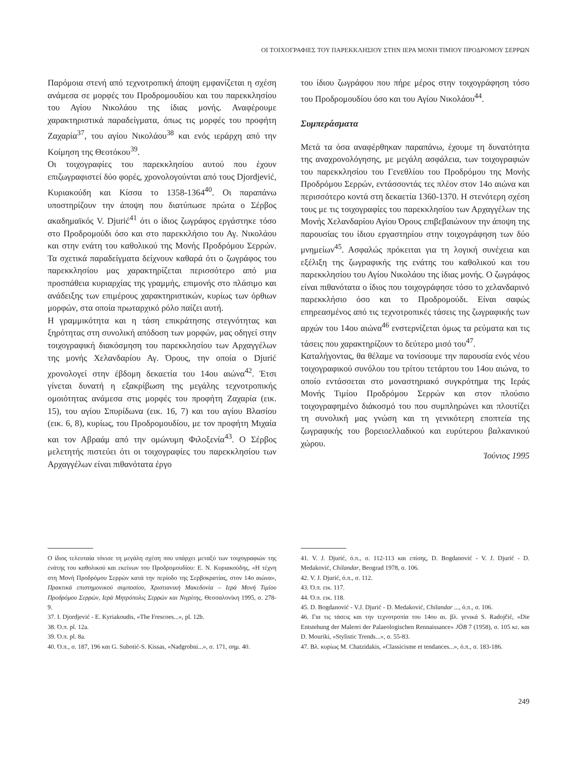ΟΙ ΤΟΙΧΟΓΡΑΦΙΕΣ ΤΟΥ ΠΑΡΕΚΚΛΗΣΙΟΥ ΣΤΗΝ ΙΕΡΑ ΜΟΝΗ ΤΙΜΙΟΥ ΠΡΟΔΡΟΜΟΥ ΣΕΡΡΩΝ
Παρόμοια στενή από τεχνοτροπική άποψη εμφανίζεται η σχέση ανάμεσα σε μορφές του Προδρομουδίου και του παρεκκλησίου του Αγίου Νικολάου της ίδιας μονής. Αναφέρουμε χαρακτηριστικά παραδείγματα, όπως τις μορφές του προφήτη Ζαχαρία<sup>37</sup>, του αγίου Νικολάου<sup>38</sup> και ενός ιεράρχη από την Κοίμηση της Θεοτόκου<sup>39</sup>.
Οι τοιχογραφίες του παρεκκλησίου αυτού που έχουν επιζωγραφιστεί δύο φορές, χρονολογούνται από τους Djordjević, Κυριακούδη και Κίσσα το 1358-1364<sup>40</sup>. Οι παραπάνω υποστηρίζουν την άποψη που διατύπωσε πρώτα ο Σέρβος ακαδημαϊκός V. Djurić<sup>41</sup> ότι ο ίδιος ζωγράφος εργάστηκε τόσο στο Προδρομούδι όσο και στο παρεκκλήσιο του Αγ. Νικολάου και στην ενάτη του καθολικού της Μονής Προδρόμου Σερρών. Τα σχετικά παραδείγματα δείχνουν καθαρά ότι ο ζωγράφος του παρεκκλησίου μας χαρακτηρίζεται περισσότερο από μια προσπάθεια κυριαρχίας της γραμμής, επιμονής στο πλάσιμο και ανάδειξης των επιμέρους χαρακτηριστικών, κυρίως των όρθιων μορφών, στα οποία πρωταρχικό ρόλο παίζει αυτή.
Η γραμμικότητα και η τάση επικράτησης στεγνότητας και ξηρότητας στη συνολική απόδοση των μορφών, μας οδηγεί στην τοιχογραφική διακόσμηση του παρεκκλησίου των Αρχαγγέλων της μονής Χελανδαρίου Αγ. Όρους, την οποία ο Djurić χρονολογεί στην έβδομη δεκαετία του 14ου αιώνα<sup>42</sup>. Έτσι γίνεται δυνατή η εξακρίβωση της μεγάλης τεχνοτροπικής ομοιότητας ανάμεσα στις μορφές του προφήτη Ζαχαρία (εικ. 15), του αγίου Σπυρίδωνα (εικ. 16, 7) και του αγίου Βλασίου (εικ. 6, 8), κυρίως, του Προδρομουδίου, με τον προφήτη Μιχαία και τον Αβραάμ από την ομώνυμη Φιλοξενία<sup>43</sup>. Ο Σέρβος μελετητής πιστεύει ότι οι τοιχογραφίες του παρεκκλησίου των Αρχαγγέλων είναι πιθανότατα έργο
του ίδιου ζωγράφου που πήρε μέρος στην τοιχογράφηση τόσο του Προδρομουδίου όσο και του Αγίου Νικολάου<sup>44</sup>.
Συμπεράσματα
Μετά τα όσα αναφέρθηκαν παραπάνω, έχουμε τη δυνατότητα της αναχρονολόγησης, με μεγάλη ασφάλεια, των τοιχογραφιών του παρεκκλησίου του Γενεθλίου του Προδρόμου της Μονής Προδρόμου Σερρών, εντάσσοντάς τες πλέον στον 14ο αιώνα και περισσότερο κοντά στη δεκαετία 1360-1370. Η στενότερη σχέση τους με τις τοιχογραφίες του παρεκκλησίου των Αρχαγγέλων της Μονής Χελανδαρίου Αγίου Όρους επιβεβαιώνουν την άποψη της παρουσίας του ίδιου εργαστηρίου στην τοιχογράφηση των δύο μνημείων<sup>45</sup>. Ασφαλώς πρόκειται για τη λογική συνέχεια και εξέλιξη της ζωγραφικής της ενάτης του καθολικού και του παρεκκλησίου του Αγίου Νικολάου της ίδιας μονής. Ο ζωγράφος είναι πιθανότατα ο ίδιος που τοιχογράφησε τόσο το χελανδαρινό παρεκκλήσιο όσο και το Προδρομούδι. Είναι σαφώς επηρεασμένος από τις τεχνοτροπικές τάσεις της ζωγραφικής των αρχών του 14ου αιώνα<sup>46</sup> ενστερνίζεται όμως τα ρεύματα και τις τάσεις που χαρακτηρίζουν το δεύτερο μισό του<sup>47</sup>.
Καταλήγοντας, θα θέλαμε να τονίσουμε την παρουσία ενός νέου τοιχογραφικού συνόλου του τρίτου τετάρτου του 14ου αιώνα, το οποίο εντάσσεται στο μοναστηριακό συγκρότημα της Ιεράς Μονής Τιμίου Προδρόμου Σερρών και στον πλούσιο τοιχογραφημένο διάκοσμό του που συμπληρώνει και πλουτίζει τη συνολική μας γνώση και τη γενικότερη εποπτεία της ζωγραφικής του βορειοελλαδικού και ευρύτερου βαλκανικού χώρου.
Ἰούνιος 1995
Ο ίδιος τελευταία τόνισε τη μεγάλη σχέση που υπάρχει μεταξύ των τοιχογραφιών της ενάτης του καθολικού και εκείνων του Προδρομουδίου: Ε. Ν. Κυριακούδης, «Η τέχνη στη Μονή Προδρόμου Σερρών κατά την περίοδο της Σερβοκρατίας, στον 14ο αιώνα», Πρακτικά επιστημονικού συμποσίου, Χριστιανική Μακεδονία – Ιερά Μονή Τιμίου Προδρόμου Σερρών, Ιερά Μητρόπολις Σερρών και Νιγρίτης, Θεσσαλονίκη 1995, σ. 278-9.
37. I. Djordjević - E. Kyriakoudis, «The Frescoes...», pl. 12b.
38. Ό.π. pl. 12a.
39. Ό.π. pl. 8a.
40. Ό.π., σ. 187, 196 και G. Subotić-S. Kissas, «Nadgrobni...», σ. 171, σημ. 40.
41. V. J. Djurić, ό.π., σ. 112-113 και επίσης, D. Bogdanović - V. J. Djurić - D. Medaković, Chilandar, Beograd 1978, σ. 106.
42. V. J. Djurić, ό.π., σ. 112.
43. Ό.π. εικ. 117.
44. Ό.π. εικ. 118.
45. D. Bogdanović - V.J. Djurić - D. Medaković, Chilandar ..., ό.π., σ. 106.
46. Για τις τάσεις και την τεχνοτροπία του 14ου αι. βλ. γενικά S. Radojčić, «Die Entstehung der Malerei der Palaeologischen Rennaissance» JÖB 7 (1958), σ. 105 κε. και D. Mouriki, «Stylistic Trends...», σ. 55-83.
47. Βλ. κυρίως M. Chatzidakis, «Classicisme et tendances...», ό.π., σ. 183-186.
249